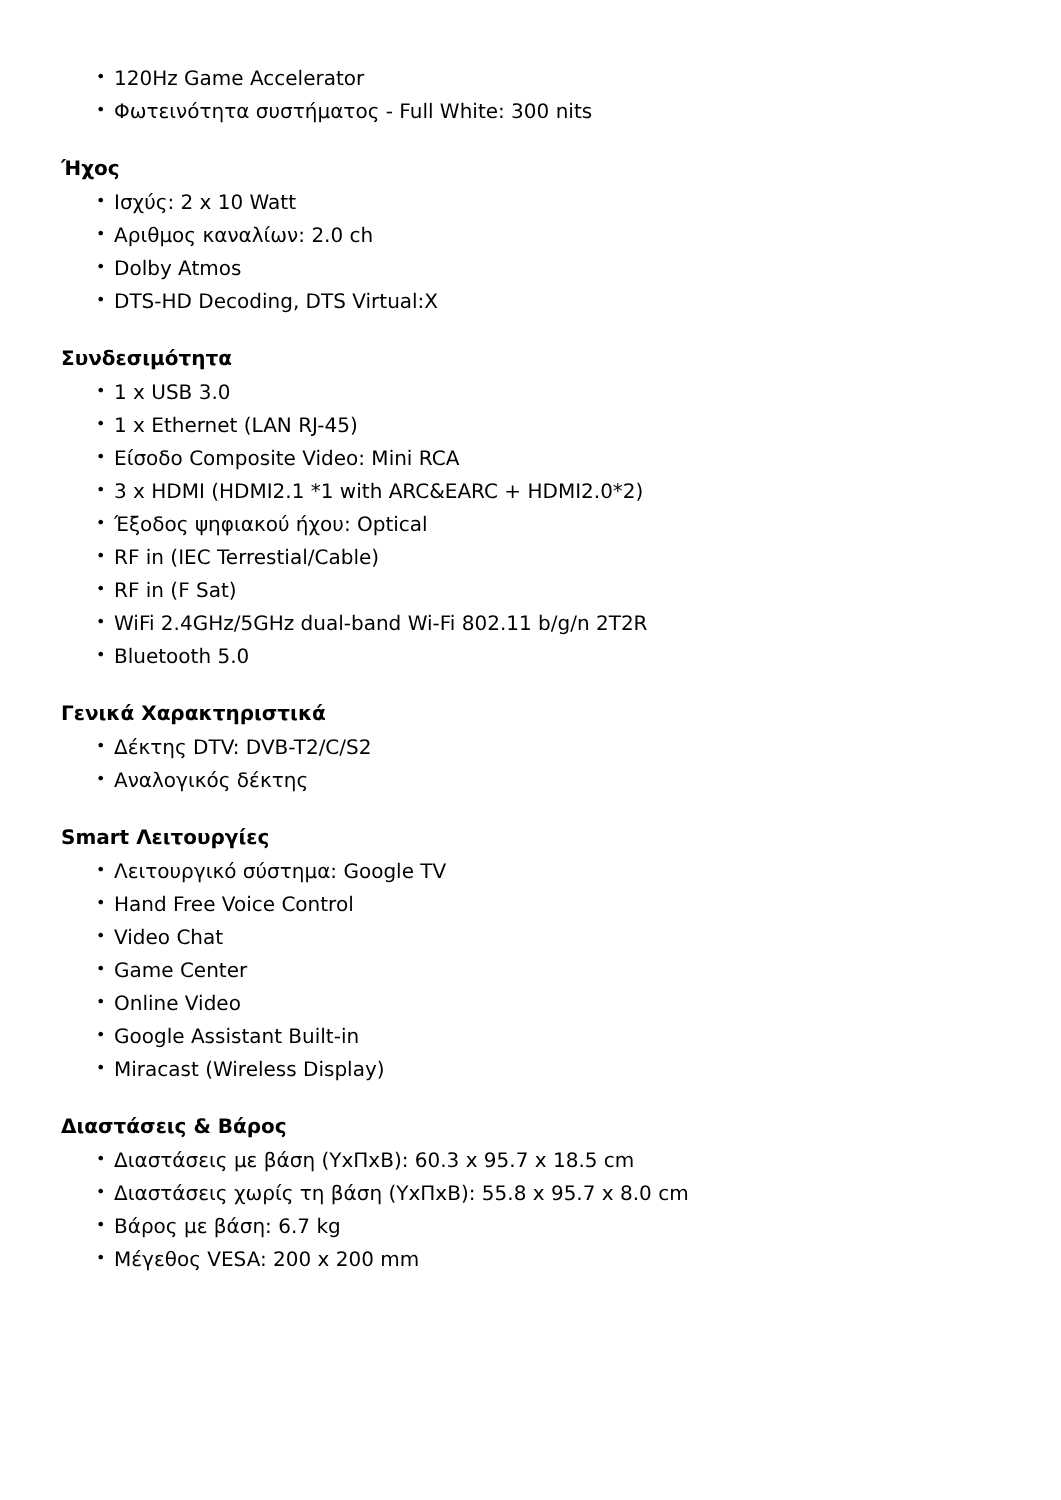• 120Hz Game Accelerator
• Φωτεινότητα συστήματος - Full White: 300 nits
Ήχος
• Ισχύς: 2 x 10 Watt
• Αριθμος καναλίων: 2.0 ch
• Dolby Atmos
• DTS-HD Decoding, DTS Virtual:X
Συνδεσιμότητα
• 1 x USB 3.0
• 1 x Ethernet (LAN RJ-45)
• Είσοδο Composite Video: Mini RCA
• 3 x HDMI (HDMI2.1 *1 with ARC&EARC + HDMI2.0*2)
• Έξοδος ψηφιακού ήχου: Optical
• RF in (IEC Terrestial/Cable)
• RF in (F Sat)
• WiFi 2.4GHz/5GHz dual-band Wi-Fi 802.11 b/g/n 2T2R
• Bluetooth 5.0
Γενικά Χαρακτηριστικά
• Δέκτης DTV: DVB-T2/C/S2
• Αναλογικός δέκτης
Smart Λειτουργίες
• Λειτουργικό σύστημα: Google TV
• Hand Free Voice Control
• Video Chat
• Game Center
• Online Video
• Google Assistant Built-in
• Miracast (Wireless Display)
Διαστάσεις & Βάρος
• Διαστάσεις με βάση (ΥxΠxΒ): 60.3 x 95.7 x 18.5 cm
• Διαστάσεις χωρίς τη βάση (ΥxΠxΒ): 55.8 x 95.7 x 8.0 cm
• Βάρος με βάση: 6.7 kg
• Μέγεθος VESA: 200 x 200 mm